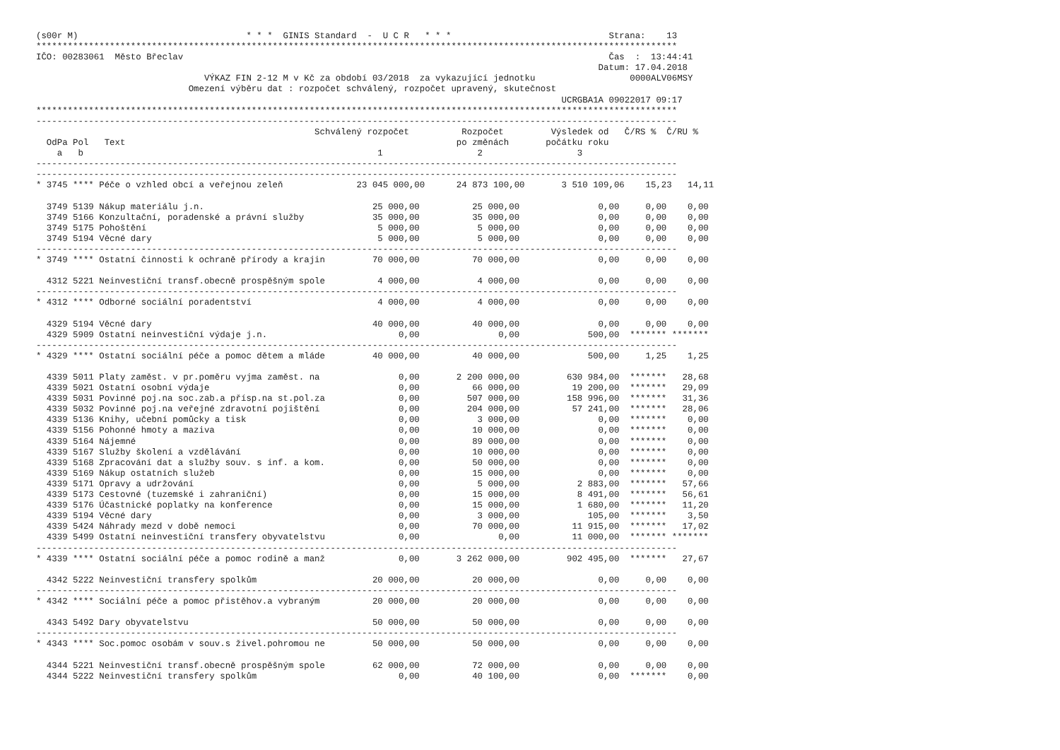(s00r M)                                * * *  GINIS Standard  -  U C R   * * *                              Strana:    13
**************************************************************************************************************************
IČO: 00283061  Město Břeclav                                                                                 Čas  :  13:44:41
                                                                                                           Datum: 17.04.2018
                                VÝKAZ FIN 2-12 M v Kč za období 03/2018  za vykazující jednotku                  0000ALV06MSY
                             Omezení výběru dat : rozpočet schválený, rozpočet upravený, skutečnost
                                                                                                    UCRGBA1A 09022017 09:17
**************************************************************************************************************************
--------------------------------------------------------------------------------------------------------------------------
                                                     Schválený rozpočet          Rozpočet         Výsledek od   Č/RS %  Č/RU %
  OdPa Pol   Text                                                               po změnách       počátku roku
    a   b                                                        1                  2                  3
--------------------------------------------------------------------------------------------------------------------------
--------------------------------------------------------------------------------------------------------------------------
* 3745 **** Péče o vzhled obcí a veřejnou zeleň              23 045 000,00      24 873 100,00       3 510 109,06    15,23   14,11

  3749 5139 Nákup materiálu j.n.                                25 000,00          25 000,00               0,00     0,00    0,00
  3749 5166 Konzultační, poradenské a právní služby             35 000,00          35 000,00               0,00     0,00    0,00
  3749 5175 Pohoštění                                            5 000,00           5 000,00               0,00     0,00    0,00
  3749 5194 Věcné dary                                           5 000,00           5 000,00               0,00     0,00    0,00
--------------------------------------------------------------------------------------------------------------------------
* 3749 **** Ostatní činnosti k ochraně přírody a krajin         70 000,00          70 000,00               0,00     0,00    0,00

  4312 5221 Neinvestiční transf.obecně prospěšným spole          4 000,00           4 000,00               0,00     0,00    0,00
--------------------------------------------------------------------------------------------------------------------------
* 4312 **** Odborné sociální poradentství                        4 000,00           4 000,00               0,00     0,00    0,00

  4329 5194 Věcné dary                                          40 000,00          40 000,00               0,00     0,00    0,00
  4329 5909 Ostatní neinvestiční výdaje j.n.                         0,00               0,00             500,00  ******* *******
--------------------------------------------------------------------------------------------------------------------------
* 4329 **** Ostatní sociální péče a pomoc dětem a mláde         40 000,00          40 000,00             500,00     1,25    1,25

  4339 5011 Platy zaměst. v pr.poměru vyjma zaměst. na               0,00       2 200 000,00         630 984,00  *******   28,68
  4339 5021 Ostatní osobní výdaje                                    0,00          66 000,00          19 200,00  *******   29,09
  4339 5031 Povinné poj.na soc.zab.a přísp.na st.pol.za              0,00         507 000,00         158 996,00  *******   31,36
  4339 5032 Povinné poj.na veřejné zdravotní pojištění               0,00         204 000,00          57 241,00  *******   28,06
  4339 5136 Knihy, učební pomůcky a tisk                             0,00           3 000,00               0,00  *******    0,00
  4339 5156 Pohonné hmoty a maziva                                   0,00          10 000,00               0,00  *******    0,00
  4339 5164 Nájemné                                                  0,00          89 000,00               0,00  *******    0,00
  4339 5167 Služby školení a vzdělávání                              0,00          10 000,00               0,00  *******    0,00
  4339 5168 Zpracování dat a služby souv. s inf. a kom.              0,00          50 000,00               0,00  *******    0,00
  4339 5169 Nákup ostatních služeb                                   0,00          15 000,00               0,00  *******    0,00
  4339 5171 Opravy a udržování                                       0,00           5 000,00           2 883,00  *******   57,66
  4339 5173 Cestovné (tuzemské i zahraniční)                         0,00          15 000,00           8 491,00  *******   56,61
  4339 5176 Účastnické poplatky na konference                        0,00          15 000,00           1 680,00  *******   11,20
  4339 5194 Věcné dary                                               0,00           3 000,00             105,00  *******    3,50
  4339 5424 Náhrady mezd v době nemoci                               0,00          70 000,00          11 915,00  *******   17,02
  4339 5499 Ostatní neinvestiční transfery obyvatelstvu              0,00               0,00          11 000,00  ******* *******
--------------------------------------------------------------------------------------------------------------------------
* 4339 **** Ostatní sociální péče a pomoc rodině a manž              0,00       3 262 000,00         902 495,00  *******   27,67

  4342 5222 Neinvestiční transfery spolkům                      20 000,00          20 000,00               0,00     0,00    0,00
--------------------------------------------------------------------------------------------------------------------------
* 4342 **** Sociální péče a pomoc přistěhov.a vybraným          20 000,00          20 000,00               0,00     0,00    0,00

  4343 5492 Dary obyvatelstvu                                   50 000,00          50 000,00               0,00     0,00    0,00
--------------------------------------------------------------------------------------------------------------------------
* 4343 **** Soc.pomoc osobám v souv.s živel.pohromou ne         50 000,00          50 000,00               0,00     0,00    0,00

  4344 5221 Neinvestiční transf.obecně prospěšným spole         62 000,00          72 000,00               0,00     0,00    0,00
  4344 5222 Neinvestiční transfery spolkům                           0,00          40 100,00               0,00  *******    0,00